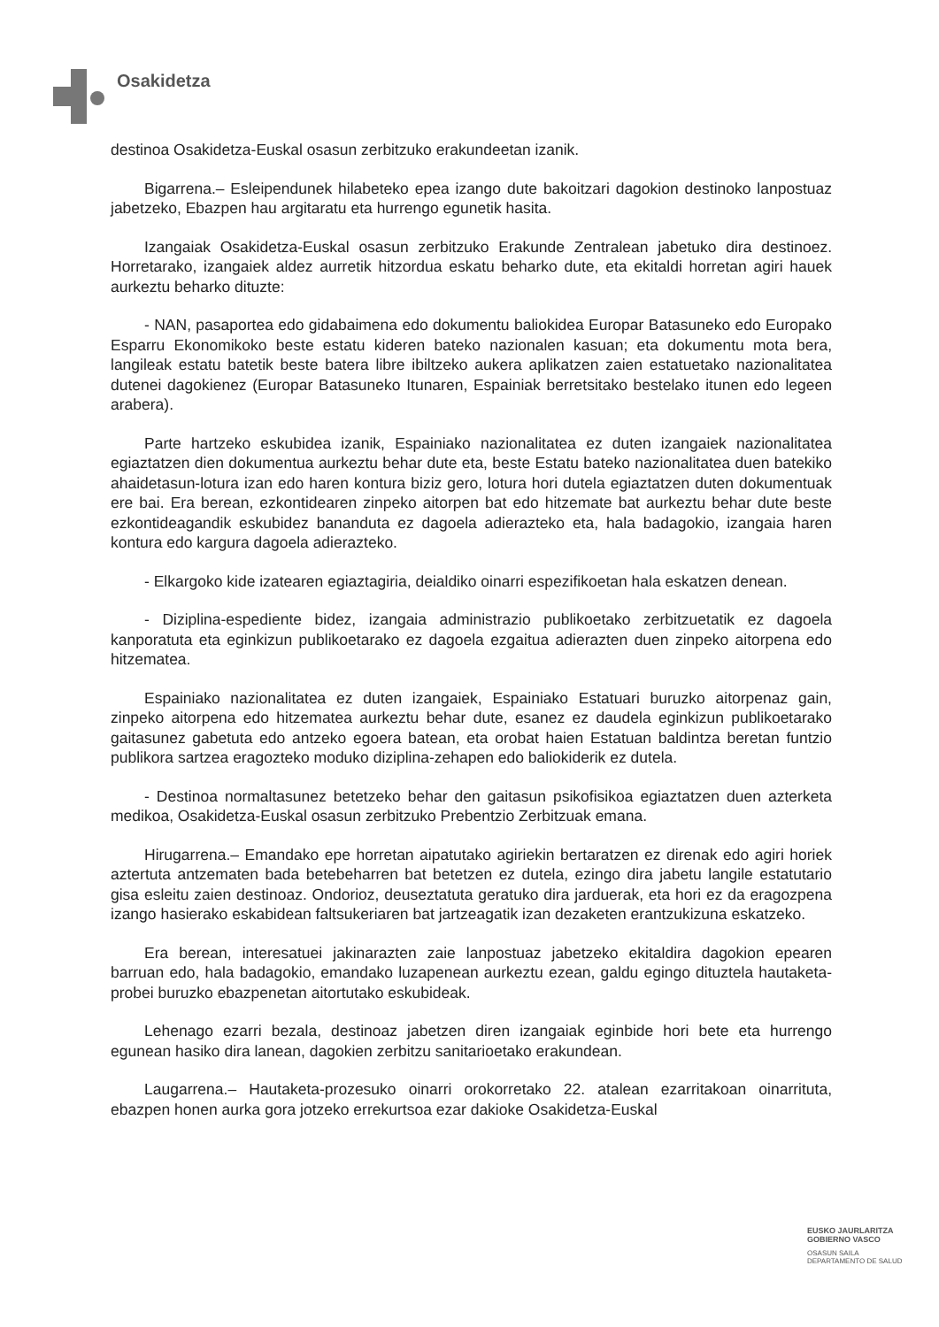Osakidetza
destinoa Osakidetza-Euskal osasun zerbitzuko erakundeetan izanik.
Bigarrena.– Esleipendunek hilabeteko epea izango dute bakoitzari dagokion destinoko lanpostuaz jabetzeko, Ebazpen hau argitaratu eta hurrengo egunetik hasita.
Izangaiak Osakidetza-Euskal osasun zerbitzuko Erakunde Zentralean jabetuko dira destinoez. Horretarako, izangaiek aldez aurretik hitzordua eskatu beharko dute, eta ekitaldi horretan agiri hauek aurkeztu beharko dituzte:
- NAN, pasaportea edo gidabaimena edo dokumentu baliokidea Europar Batasuneko edo Europako Esparru Ekonomikoko beste estatu kideren bateko nazionalen kasuan; eta dokumentu mota bera, langileak estatu batetik beste batera libre ibiltzeko aukera aplikatzen zaien estatuetako nazionalitatea dutenei dagokienez (Europar Batasuneko Itunaren, Espainiak berretsitako bestelako itunen edo legeen arabera).
Parte hartzeko eskubidea izanik, Espainiako nazionalitatea ez duten izangaiek nazionalitatea egiaztatzen dien dokumentua aurkeztu behar dute eta, beste Estatu bateko nazionalitatea duen batekiko ahaidetasun-lotura izan edo haren kontura biziz gero, lotura hori dutela egiaztatzen duten dokumentuak ere bai. Era berean, ezkontidearen zinpeko aitorpen bat edo hitzemate bat aurkeztu behar dute beste ezkontideagandik eskubidez bananduta ez dagoela adierazteko eta, hala badagokio, izangaia haren kontura edo kargura dagoela adierazteko.
- Elkargoko kide izatearen egiaztagiria, deialdiko oinarri espezifikoetan hala eskatzen denean.
- Diziplina-espediente bidez, izangaia administrazio publikoetako zerbitzuetatik ez dagoela kanporatuta eta eginkizun publikoetarako ez dagoela ezgaitua adierazten duen zinpeko aitorpena edo hitzematea.
Espainiako nazionalitatea ez duten izangaiek, Espainiako Estatuari buruzko aitorpenaz gain, zinpeko aitorpena edo hitzematea aurkeztu behar dute, esanez ez daudela eginkizun publikoetarako gaitasunez gabetuta edo antzeko egoera batean, eta orobat haien Estatuan baldintza beretan funtzio publikora sartzea eragozteko moduko diziplina-zehapen edo baliokiderik ez dutela.
- Destinoa normaltasunez betetzeko behar den gaitasun psikofisikoa egiaztatzen duen azterketa medikoa, Osakidetza-Euskal osasun zerbitzuko Prebentzio Zerbitzuak emana.
Hirugarrena.– Emandako epe horretan aipatutako agiriekin bertaratzen ez direnak edo agiri horiek aztertuta antzematen bada betebeharren bat betetzen ez dutela, ezingo dira jabetu langile estatutario gisa esleitu zaien destinoaz. Ondorioz, deuseztatuta geratuko dira jarduerak, eta hori ez da eragozpena izango hasierako eskabidean faltsukeriaren bat jartzeagatik izan dezaketen erantzukizuna eskatzeko.
Era berean, interesatuei jakinarazten zaie lanpostuaz jabetzeko ekitaldira dagokion epearen barruan edo, hala badagokio, emandako luzapenean aurkeztu ezean, galdu egingo dituztela hautaketa-probei buruzko ebazpenetan aitortutako eskubideak.
Lehenago ezarri bezala, destinoaz jabetzen diren izangaiak eginbide hori bete eta hurrengo egunean hasiko dira lanean, dagokien zerbitzu sanitarioetako erakundean.
Laugarrena.– Hautaketa-prozesuko oinarri orokorretako 22. atalean ezarritakoan oinarrituta, ebazpen honen aurka gora jotzeko errekurtsoa ezar dakioke Osakidetza-Euskal
EUSKO JAURLARITZA
GOBIERNO VASCO
OSASUN SAILA
DEPARTAMENTO DE SALUD